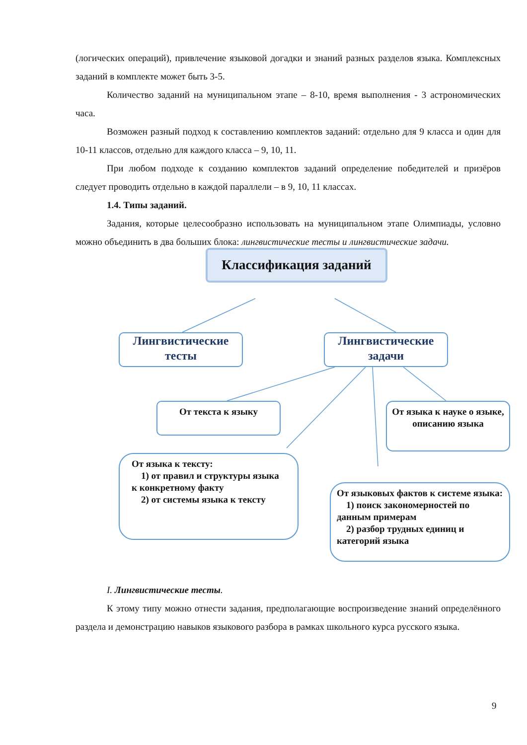(логических операций), привлечение языковой догадки и знаний разных разделов языка. Комплексных заданий в комплекте может быть 3-5.
Количество заданий на муниципальном этапе – 8-10, время выполнения - 3 астрономических часа.
Возможен разный подход к составлению комплектов заданий: отдельно для 9 класса и один для 10-11 классов, отдельно для каждого класса – 9, 10, 11.
При любом подходе к созданию комплектов заданий определение победителей и призёров следует проводить отдельно в каждой параллели – в 9, 10, 11 классах.
1.4. Типы заданий.
Задания, которые целесообразно использовать на муниципальном этапе Олимпиады, условно можно объединить в два больших блока: лингвистические тесты и лингвистические задачи.
Классификация заданий
Лингвистические тесты
Лингвистические задачи
От текста к языку
От языка к науке о языке, описанию языка
От языка к тексту:
1) от правил и структуры языка к конкретному факту
2) от системы языка к тексту
От языковых фактов к системе языка:
1) поиск закономерностей по данным примерам
2) разбор трудных единиц и категорий языка
I. Лингвистические тесты.
К этому типу можно отнести задания, предполагающие воспроизведение знаний определённого раздела и демонстрацию навыков языкового разбора в рамках школьного курса русского языка.
9